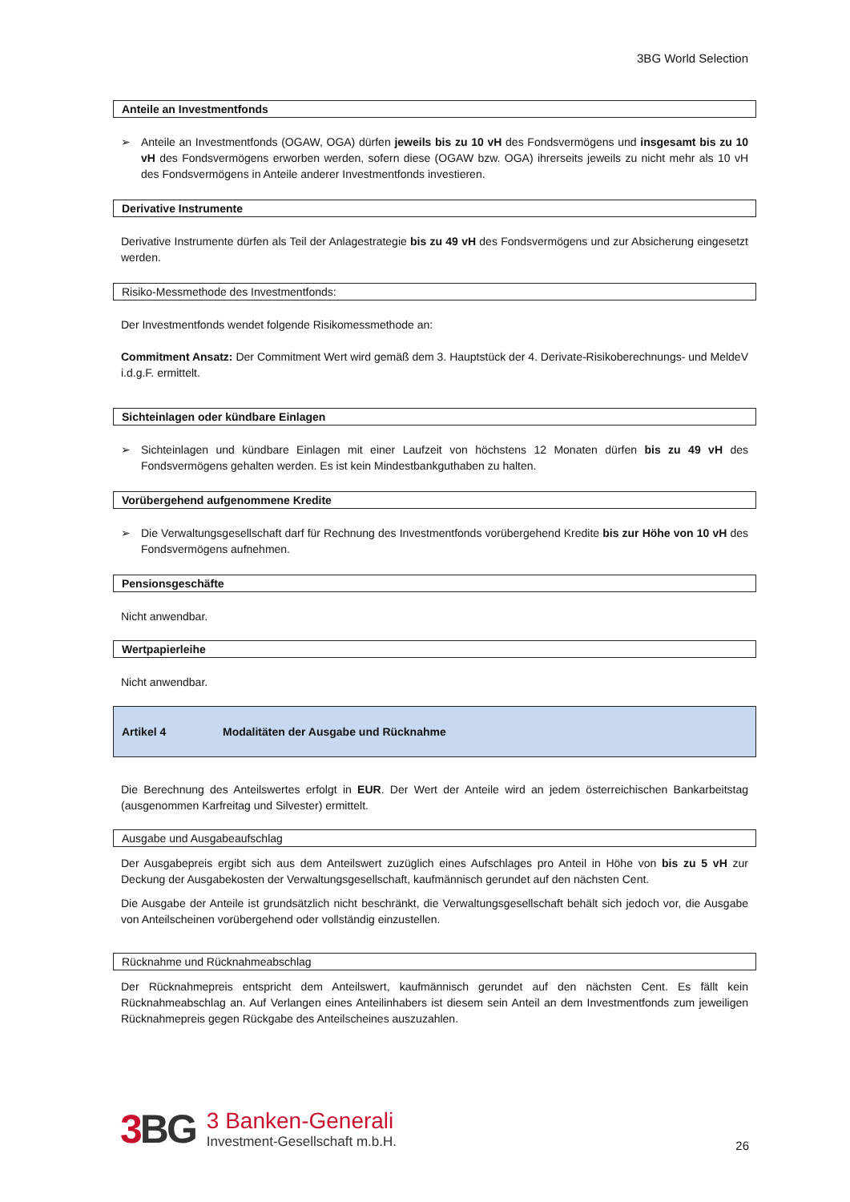3BG World Selection
Anteile an Investmentfonds
➢ Anteile an Investmentfonds (OGAW, OGA) dürfen jeweils bis zu 10 vH des Fondsvermögens und insgesamt bis zu 10 vH des Fondsvermögens erworben werden, sofern diese (OGAW bzw. OGA) ihrerseits jeweils zu nicht mehr als 10 vH des Fondsvermögens in Anteile anderer Investmentfonds investieren.
Derivative Instrumente
Derivative Instrumente dürfen als Teil der Anlagestrategie bis zu 49 vH des Fondsvermögens und zur Absicherung eingesetzt werden.
Risiko-Messmethode des Investmentfonds:
Der Investmentfonds wendet folgende Risikomessmethode an:
Commitment Ansatz: Der Commitment Wert wird gemäß dem 3. Hauptstück der 4. Derivate-Risikoberechnungs- und MeldeV i.d.g.F. ermittelt.
Sichteinlagen oder kündbare Einlagen
➢ Sichteinlagen und kündbare Einlagen mit einer Laufzeit von höchstens 12 Monaten dürfen bis zu 49 vH des Fondsvermögens gehalten werden. Es ist kein Mindestbankguthaben zu halten.
Vorübergehend aufgenommene Kredite
➢ Die Verwaltungsgesellschaft darf für Rechnung des Investmentfonds vorübergehend Kredite bis zur Höhe von 10 vH des Fondsvermögens aufnehmen.
Pensionsgeschäfte
Nicht anwendbar.
Wertpapierleihe
Nicht anwendbar.
Artikel 4 Modalitäten der Ausgabe und Rücknahme
Die Berechnung des Anteilswertes erfolgt in EUR. Der Wert der Anteile wird an jedem österreichischen Bankarbeitstag (ausgenommen Karfreitag und Silvester) ermittelt.
Ausgabe und Ausgabeaufschlag
Der Ausgabepreis ergibt sich aus dem Anteilswert zuzüglich eines Aufschlages pro Anteil in Höhe von bis zu 5 vH zur Deckung der Ausgabekosten der Verwaltungsgesellschaft, kaufmännisch gerundet auf den nächsten Cent.
Die Ausgabe der Anteile ist grundsätzlich nicht beschränkt, die Verwaltungsgesellschaft behält sich jedoch vor, die Ausgabe von Anteilscheinen vorübergehend oder vollständig einzustellen.
Rücknahme und Rücknahmeabschlag
Der Rücknahmepreis entspricht dem Anteilswert, kaufmännisch gerundet auf den nächsten Cent. Es fällt kein Rücknahmeabschlag an. Auf Verlangen eines Anteilinhabers ist diesem sein Anteil an dem Investmentfonds zum jeweiligen Rücknahmepreis gegen Rückgabe des Anteilscheines auszuzahlen.
3 BG
3 Banken-Generali
Investment-Gesellschaft m.b.H.
26